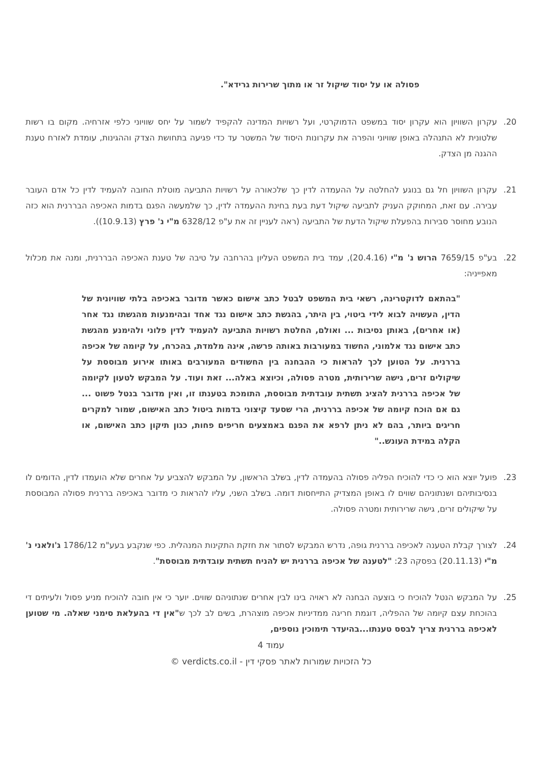פסולה או על יסוד שיקול זר או מתוך שרירות גרידא".
20. עקרון השוויון הוא עקרון יסוד במשפט הדמוקרטי, ועל רשויות המדינה להקפיד לשמור על יחס שוויוני כלפי אזרחיה. מקום בו רשות שלטונית לא התנהלה באופן שוויוני והפרה את עקרונות היסוד של המשטר עד כדי פגיעה בתחושת הצדק וההגינות, עומדת לאזרח טענת ההגנה מן הצדק.
21. עקרון השוויון חל גם בנוגע להחלטה על ההעמדה לדין כך שלכאורה על רשויות התביעה מוטלת החובה להעמיד לדין כל אדם העובר עבירה. עם זאת, המחוקק העניק לתביעה שיקול דעת בעת בחינת ההעמדה לדין, כך שלמעשה הפגם בדמות האכיפה הבררנית הוא כזה הנובע מחוסר סבירות בהפעלת שיקול הדעת של התביעה (ראה לעניין זה את ע"פ 6328/12 מ"י נ' פרץ (10.9.13)).
22. בע"פ 7659/15 הרוש נ' מ"י (20.4.16), עמד בית המשפט העליון בהרחבה על טיבה של טענת האכיפה הבררנית, ומנה את מכלול מאפייניה:
"בהתאם לדוקטרינה, רשאי בית המשפט לבטל כתב אישום כאשר מדובר באכיפה בלתי שוויונית של הדין, העשויה לבוא לידי ביטוי, בין היתר, בהגשת כתב אישום נגד אחד ובהימנעות מהגשתו נגד אחר (או אחרים), באותן נסיבות ... ואולם, החלטת רשויות התביעה להעמיד לדין פלוני ולהימנע מהגשת כתב אישום נגד אלמוני, החשוד במעורבות באותה פרשה, אינה מלמדת, בהכרח, על קיומה של אכיפה בררנית. על הטוען לכך להראות כי ההבחנה בין החשודים המעורבים באותו אירוע מבוססת על שיקולים זרים, גישה שרירותית, מטרה פסולה, וכיוצא באלה... זאת ועוד. על המבקש לטעון לקיומה של אכיפה בררנית להציג תשתית עובדתית מבוססת, התומכת בטענתו זו, ואין מדובר בנטל פשוט ... גם אם הוכח קיומה של אכיפה בררנית, הרי שסעד קיצוני בדמות ביטול כתב האישום, שמור למקרים חריגים ביותר, בהם לא ניתן לרפא את הפגם באמצעים חריפים פחות, כגון תיקון כתב האישום, או הקלה במידת העונש.."
23. פועל יוצא הוא כי כדי להוכיח הפליה פסולה בהעמדה לדין, בשלב הראשון, על המבקש להצביע על אחרים שלא הועמדו לדין, הדומים לו בנסיבותיהם ושנתוניהם שווים לו באופן המצדיק התייחסות דומה. בשלב השני, עליו להראות כי מדובר באכיפה בררנית פסולה המבוססת על שיקולים זרים, גישה שרירותית ומטרה פסולה.
24. לצורך קבלת הטענה לאכיפה בררנית גופה, נדרש המבקש לסתור את חזקת התקינות המנהלית. כפי שנקבע בעע"מ 1786/12 ג'ולאני נ' מ"י (20.11.13) בפסקה 23: "לטענה של אכיפה בררנית יש להניח תשתית עובדתית מבוססת".
25. על המבקש הנטל להוכיח כי בוצעה הבחנה לא ראויה בינו לבין אחרים שנתוניהם שווים. יוער כי אין חובה להוכיח מניע פסול ולעיתים די בהוכחת עצם קיומה של ההפליה, דוגמת חריגה ממדיניות אכיפה מוצהרת, בשים לב לכך ש"אין די בהעלאת סימני שאלה. מי שטוען לאכיפה בררנית צריך לבסס טענתו...בהיעדר תימוכין נוספים,
עמוד 4
כל הזכויות שמורות לאתר פסקי דין - verdicts.co.il ©